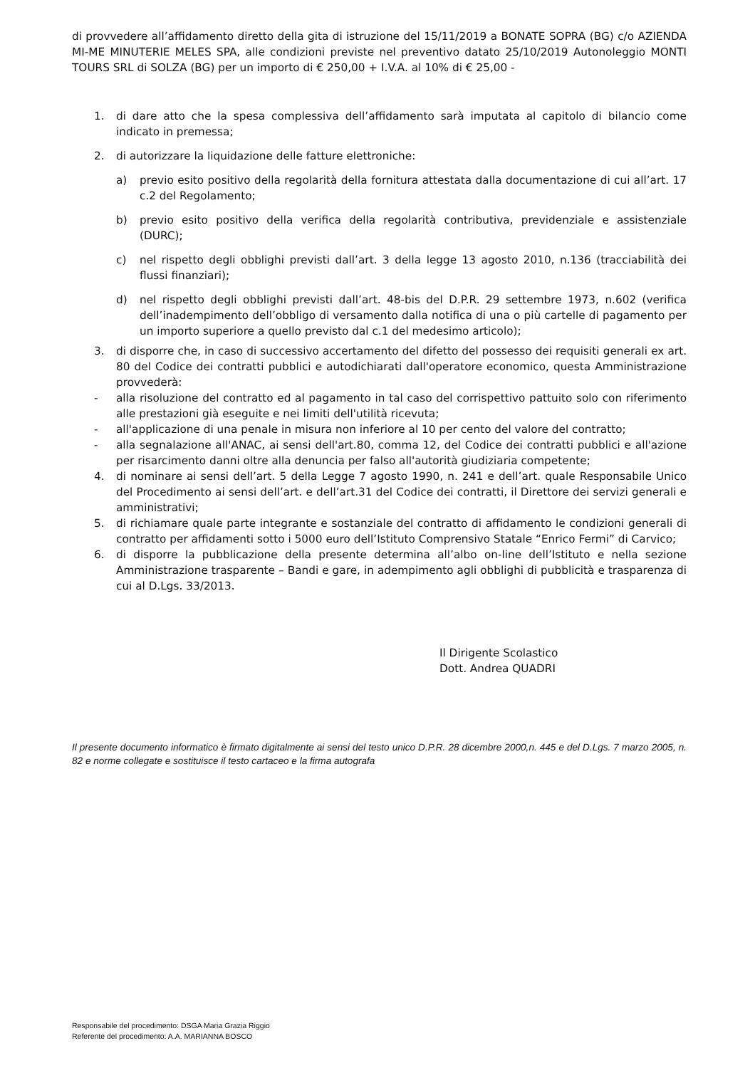di provvedere all’affidamento diretto della gita di istruzione del 15/11/2019 a BONATE SOPRA (BG) c/o AZIENDA MI-ME MINUTERIE MELES SPA, alle condizioni previste nel preventivo datato 25/10/2019 Autonoleggio MONTI TOURS SRL di SOLZA (BG) per un importo di € 250,00 + I.V.A. al 10% di € 25,00 -
1. di dare atto che la spesa complessiva dell’affidamento sarà imputata al capitolo di bilancio come indicato in premessa;
2. di autorizzare la liquidazione delle fatture elettroniche:
a) previo esito positivo della regolarità della fornitura attestata dalla documentazione di cui all’art. 17 c.2 del Regolamento;
b) previo esito positivo della verifica della regolarità contributiva, previdenziale e assistenziale (DURC);
c) nel rispetto degli obblighi previsti dall’art. 3 della legge 13 agosto 2010, n.136 (tracciabilità dei flussi finanziari);
d) nel rispetto degli obblighi previsti dall’art. 48-bis del D.P.R. 29 settembre 1973, n.602 (verifica dell’inadempimento dell’obbligo di versamento dalla notifica di una o più cartelle di pagamento per un importo superiore a quello previsto dal c.1 del medesimo articolo);
3. di disporre che, in caso di successivo accertamento del difetto del possesso dei requisiti generali ex art. 80 del Codice dei contratti pubblici e autodichiarati dall'operatore economico, questa Amministrazione provvederà:
- alla risoluzione del contratto ed al pagamento in tal caso del corrispettivo pattuito solo con riferimento alle prestazioni già eseguite e nei limiti dell'utilità ricevuta;
- all'applicazione di una penale in misura non inferiore al 10 per cento del valore del contratto;
- alla segnalazione all'ANAC, ai sensi dell'art.80, comma 12, del Codice dei contratti pubblici e all'azione per risarcimento danni oltre alla denuncia per falso all'autorità giudiziaria competente;
4. di nominare ai sensi dell’art. 5 della Legge 7 agosto 1990, n. 241 e dell’art. quale Responsabile Unico del Procedimento ai sensi dell’art. e dell’art.31 del Codice dei contratti, il Direttore dei servizi generali e amministrativi;
5. di richiamare quale parte integrante e sostanziale del contratto di affidamento le condizioni generali di contratto per affidamenti sotto i 5000 euro dell’Istituto Comprensivo Statale “Enrico Fermi” di Carvico;
6. di disporre la pubblicazione della presente determina all’albo on-line dell’Istituto e nella sezione Amministrazione trasparente – Bandi e gare, in adempimento agli obblighi di pubblicità e trasparenza di cui al D.Lgs. 33/2013.
Il Dirigente Scolastico
Dott. Andrea QUADRI
Il presente documento informatico è firmato digitalmente ai sensi del testo unico D.P.R. 28 dicembre 2000,n. 445 e del D.Lgs. 7 marzo 2005, n. 82 e norme collegate e sostituisce il testo cartaceo e la firma autografa
Responsabile del procedimento: DSGA Maria Grazia Riggio
Referente del procedimento: A.A. MARIANNA BOSCO